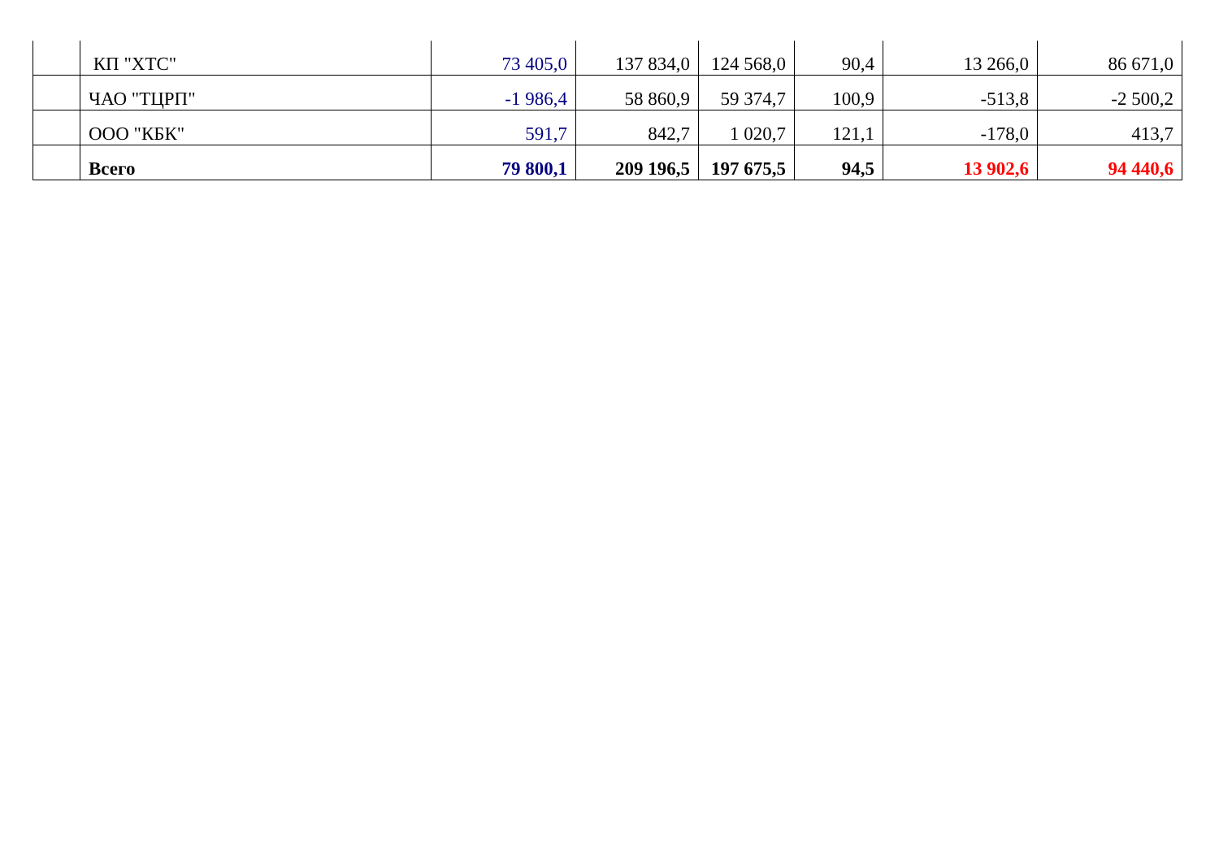| | КП "ХТС" | 73 405,0 | 137 834,0 | 124 568,0 | 90,4 | 13 266,0 | 86 671,0 |
| | ЧАО "ТЦРП" | -1 986,4 | 58 860,9 | 59 374,7 | 100,9 | -513,8 | -2 500,2 |
| | ООО "КБК" | 591,7 | 842,7 | 1 020,7 | 121,1 | -178,0 | 413,7 |
| | Всего | 79 800,1 | 209 196,5 | 197 675,5 | 94,5 | 13 902,6 | 94 440,6 |